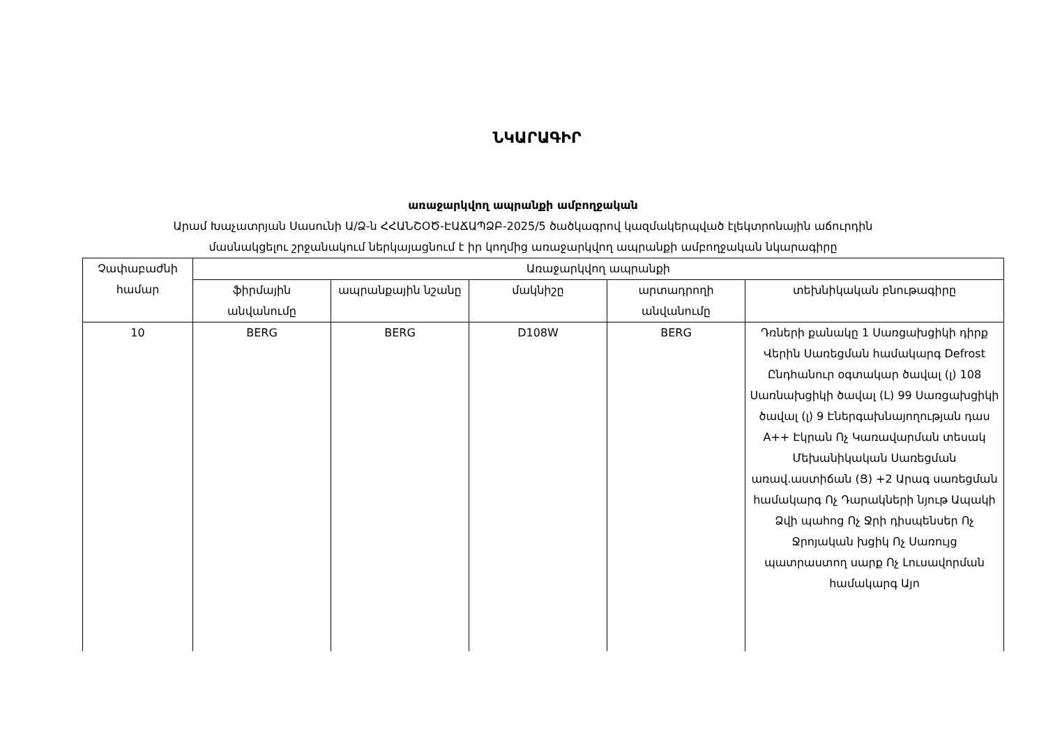ՆԿԱՐԱԳԻՐ
առաջարկվող ապրանքի ամբողջական
Արամ Խաչատրյան Սասունի Ա/Ձ-ն ՀՀԱՆՇՕԾ-ԷԱՃԱՊՁԲ-2025/5 ծածկագրով կազմակերպված էլեկտրոնային աճուրդին
մասնակցելու շրջանակում ներկայացնում է իր կողմից առաջարկվող ապրանքի ամբողջական նկարագիրը
| Չափաբաժնի համար | Առաջարկվող ապրանքի | | | | |
| --- | --- | --- | --- | --- | --- |
| | ֆիրմային անվանումը | ապրանքային նշանը | մակնիշը | արտադրողի անվանումը | տեխնիկական բնութագիրը |
| 10 | BERG | BERG | D108W | BERG | Դռների քանակը 1 Սառցախցիկի դիրք Վերին Սառեցման համակարգ Defrost Ընդհանուր օգտակար ծավալ (լ) 108 Սառնախցիկի ծավալ (L) 99 Սառցախցիկի ծավալ (լ) 9 Էներգախնայողության դաս A++ Էկրան Ոչ Կառավարման տեսակ Մեխանիկական Սառեցման առավ.աստիճան (Ց) +2 Արագ սառեցման համակարգ Ոչ Դարակների նյութ Ապակի Ձվի պահոց Ոչ Ջրի դիսպենսեր Ոչ Ջրոյական խցիկ Ոչ Սառույց պատրաստող սարք Ոչ Լուսավորման համակարգ Այո |